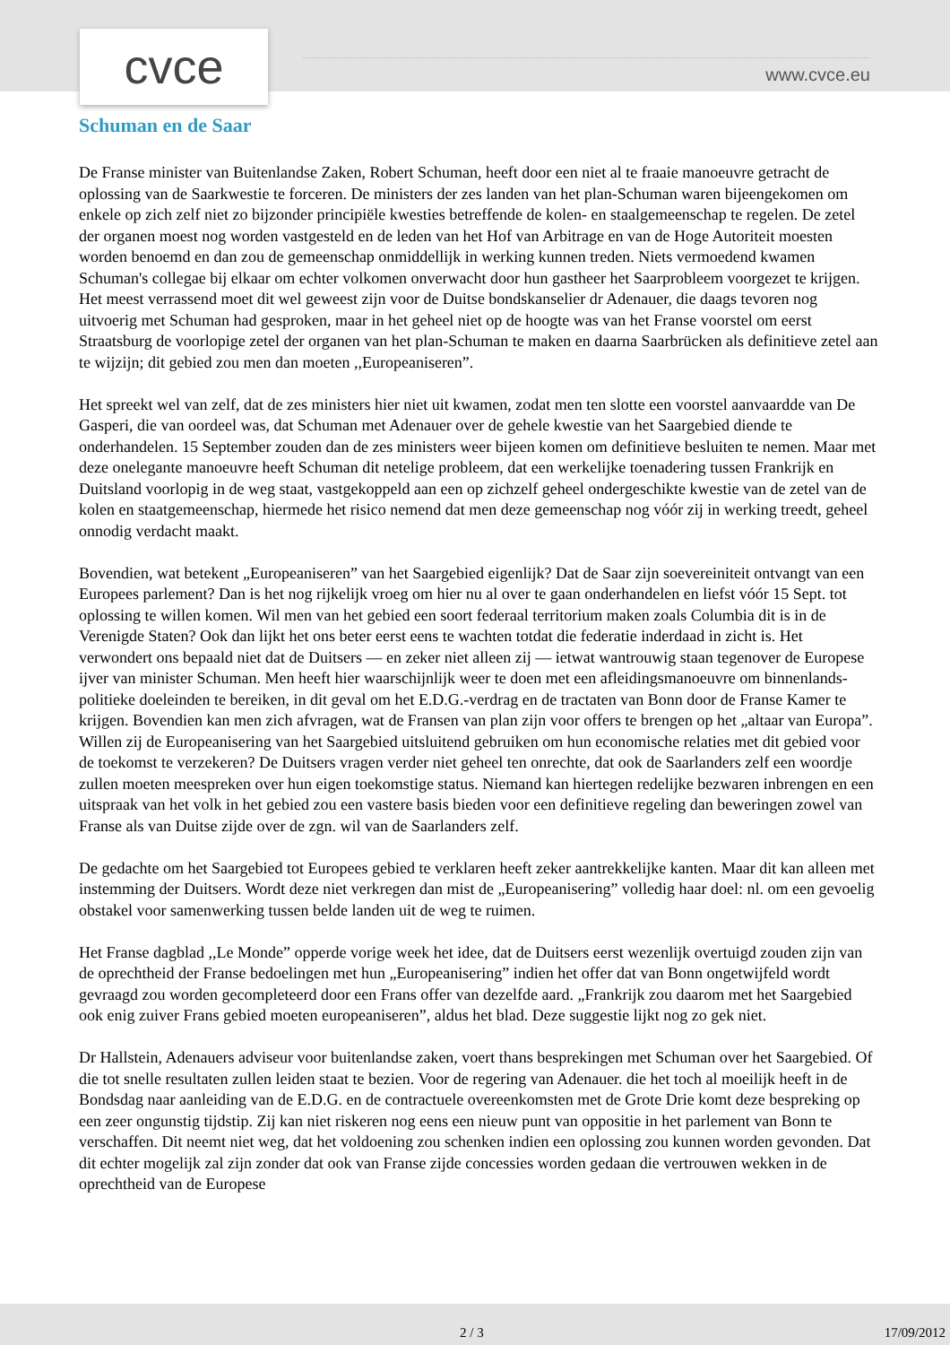cvce www.cvce.eu
Schuman en de Saar
De Franse minister van Buitenlandse Zaken, Robert Schuman, heeft door een niet al te fraaie manoeuvre getracht de oplossing van de Saarkwestie te forceren. De ministers der zes landen van het plan-Schuman waren bijeengekomen om enkele op zich zelf niet zo bijzonder principiële kwesties betreffende de kolen- en staalgemeenschap te regelen. De zetel der organen moest nog worden vastgesteld en de leden van het Hof van Arbitrage en van de Hoge Autoriteit moesten worden benoemd en dan zou de gemeenschap onmiddellijk in werking kunnen treden. Niets vermoedend kwamen Schuman's collegae bij elkaar om echter volkomen onverwacht door hun gastheer het Saarprobleem voorgezet te krijgen. Het meest verrassend moet dit wel geweest zijn voor de Duitse bondskanselier dr Adenauer, die daags tevoren nog uitvoerig met Schuman had gesproken, maar in het geheel niet op de hoogte was van het Franse voorstel om eerst Straatsburg de voorlopige zetel der organen van het plan-Schuman te maken en daarna Saarbrücken als definitieve zetel aan te wijzijn; dit gebied zou men dan moeten ,,Europeaniseren”.
Het spreekt wel van zelf, dat de zes ministers hier niet uit kwamen, zodat men ten slotte een voorstel aanvaardde van De Gasperi, die van oordeel was, dat Schuman met Adenauer over de gehele kwestie van het Saargebied diende te onderhandelen. 15 September zouden dan de zes ministers weer bijeen komen om definitieve besluiten te nemen. Maar met deze onelegante manoeuvre heeft Schuman dit netelige probleem, dat een werkelijke toenadering tussen Frankrijk en Duitsland voorlopig in de weg staat, vastgekoppeld aan een op zichzelf geheel ondergeschikte kwestie van de zetel van de kolen en staatgemeenschap, hiermede het risico nemend dat men deze gemeenschap nog vóór zij in werking treedt, geheel onnodig verdacht maakt.
Bovendien, wat betekent „Europeaniseren” van het Saargebied eigenlijk? Dat de Saar zijn soevereiniteit ontvangt van een Europees parlement? Dan is het nog rijkelijk vroeg om hier nu al over te gaan onderhandelen en liefst vóór 15 Sept. tot oplossing te willen komen. Wil men van het gebied een soort federaal territorium maken zoals Columbia dit is in de Verenigde Staten? Ook dan lijkt het ons beter eerst eens te wachten totdat die federatie inderdaad in zicht is. Het verwondert ons bepaald niet dat de Duitsers — en zeker niet alleen zij — ietwat wantrouwig staan tegenover de Europese ijver van minister Schuman. Men heeft hier waarschijnlijk weer te doen met een afleidingsmanoeuvre om binnenlands-politieke doeleinden te bereiken, in dit geval om het E.D.G.-verdrag en de tractaten van Bonn door de Franse Kamer te krijgen. Bovendien kan men zich afvragen, wat de Fransen van plan zijn voor offers te brengen op het „altaar van Europa”. Willen zij de Europeanisering van het Saargebied uitsluitend gebruiken om hun economische relaties met dit gebied voor de toekomst te verzekeren? De Duitsers vragen verder niet geheel ten onrechte, dat ook de Saarlanders zelf een woordje zullen moeten meespreken over hun eigen toekomstige status. Niemand kan hiertegen redelijke bezwaren inbrengen en een uitspraak van het volk in het gebied zou een vastere basis bieden voor een definitieve regeling dan beweringen zowel van Franse als van Duitse zijde over de zgn. wil van de Saarlanders zelf.
De gedachte om het Saargebied tot Europees gebied te verklaren heeft zeker aantrekkelijke kanten. Maar dit kan alleen met instemming der Duitsers. Wordt deze niet verkregen dan mist de „Europeanisering” volledig haar doel: nl. om een gevoelig obstakel voor samenwerking tussen belde landen uit de weg te ruimen.
Het Franse dagblad ,,Le Monde” opperde vorige week het idee, dat de Duitsers eerst wezenlijk overtuigd zouden zijn van de oprechtheid der Franse bedoelingen met hun „Europeanisering” indien het offer dat van Bonn ongetwijfeld wordt gevraagd zou worden gecompleteerd door een Frans offer van dezelfde aard. „Frankrijk zou daarom met het Saargebied ook enig zuiver Frans gebied moeten europeaniseren”, aldus het blad. Deze suggestie lijkt nog zo gek niet.
Dr Hallstein, Adenauers adviseur voor buitenlandse zaken, voert thans besprekingen met Schuman over het Saargebied. Of die tot snelle resultaten zullen leiden staat te bezien. Voor de regering van Adenauer. die het toch al moeilijk heeft in de Bondsdag naar aanleiding van de E.D.G. en de contractuele overeenkomsten met de Grote Drie komt deze bespreking op een zeer ongunstig tijdstip. Zij kan niet riskeren nog eens een nieuw punt van oppositie in het parlement van Bonn te verschaffen. Dit neemt niet weg, dat het voldoening zou schenken indien een oplossing zou kunnen worden gevonden. Dat dit echter mogelijk zal zijn zonder dat ook van Franse zijde concessies worden gedaan die vertrouwen wekken in de oprechtheid van de Europese
2 / 3 17/09/2012